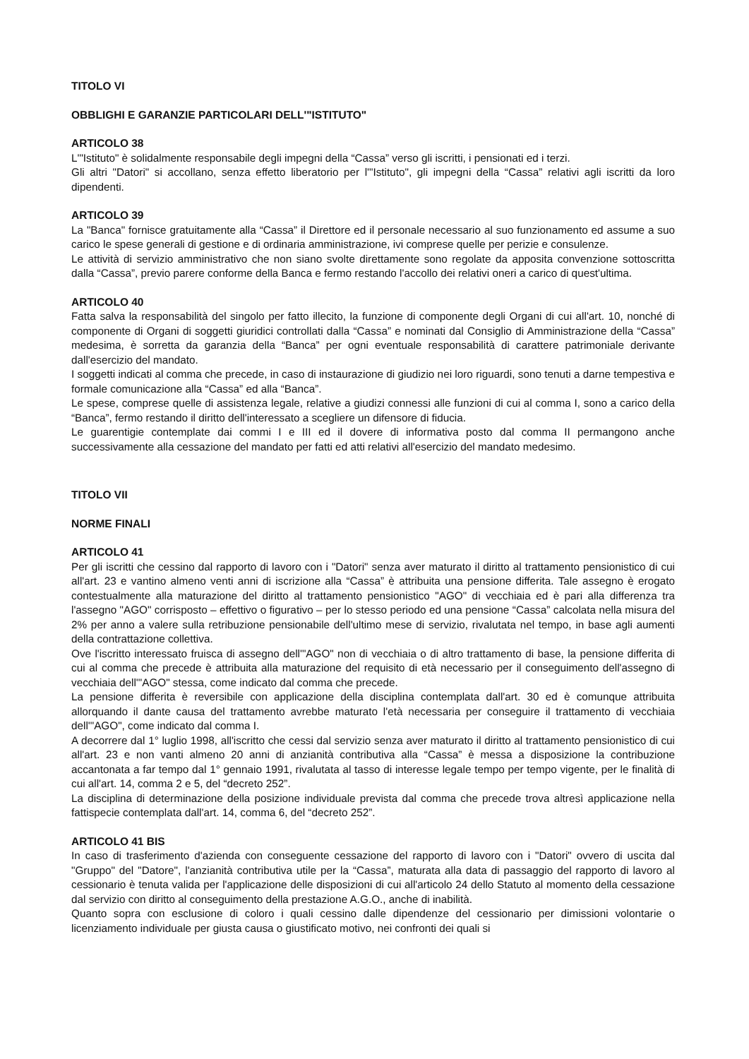TITOLO VI
OBBLIGHI E GARANZIE PARTICOLARI DELL'"ISTITUTO"
ARTICOLO 38
L'"Istituto" è solidalmente responsabile degli impegni della “Cassa” verso gli iscritti, i pensionati ed i terzi.
Gli altri "Datori" si accollano, senza effetto liberatorio per l'"Istituto", gli impegni della “Cassa” relativi agli iscritti da loro dipendenti.
ARTICOLO 39
La "Banca" fornisce gratuitamente alla “Cassa” il Direttore ed il personale necessario al suo funzionamento ed assume a suo carico le spese generali di gestione e di ordinaria amministrazione, ivi comprese quelle per perizie e consulenze.
Le attività di servizio amministrativo che non siano svolte direttamente sono regolate da apposita convenzione sottoscritta dalla “Cassa”, previo parere conforme della Banca e fermo restando l'accollo dei relativi oneri a carico di quest'ultima.
ARTICOLO 40
Fatta salva la responsabilità del singolo per fatto illecito, la funzione di componente degli Organi di cui all'art. 10, nonché di componente di Organi di soggetti giuridici controllati dalla “Cassa” e nominati dal Consiglio di Amministrazione della “Cassa” medesima, è sorretta da garanzia della “Banca” per ogni eventuale responsabilità di carattere patrimoniale derivante dall'esercizio del mandato.
I soggetti indicati al comma che precede, in caso di instaurazione di giudizio nei loro riguardi, sono tenuti a darne tempestiva e formale comunicazione alla “Cassa” ed alla “Banca”.
Le spese, comprese quelle di assistenza legale, relative a giudizi connessi alle funzioni di cui al comma I, sono a carico della “Banca”, fermo restando il diritto dell'interessato a scegliere un difensore di fiducia.
Le guarentigie contemplate dai commi I e III ed il dovere di informativa posto dal comma II permangono anche successivamente alla cessazione del mandato per fatti ed atti relativi all'esercizio del mandato medesimo.
TITOLO VII
NORME FINALI
ARTICOLO 41
Per gli iscritti che cessino dal rapporto di lavoro con i "Datori" senza aver maturato il diritto al trattamento pensionistico di cui all'art. 23 e vantino almeno venti anni di iscrizione alla “Cassa” è attribuita una pensione differita. Tale assegno è erogato contestualmente alla maturazione del diritto al trattamento pensionistico "AGO" di vecchiaia ed è pari alla differenza tra l'assegno "AGO" corrisposto – effettivo o figurativo – per lo stesso periodo ed una pensione “Cassa” calcolata nella misura del 2% per anno a valere sulla retribuzione pensionabile dell'ultimo mese di servizio, rivalutata nel tempo, in base agli aumenti della contrattazione collettiva.
Ove l'iscritto interessato fruisca di assegno dell'"AGO" non di vecchiaia o di altro trattamento di base, la pensione differita di cui al comma che precede è attribuita alla maturazione del requisito di età necessario per il conseguimento dell'assegno di vecchiaia dell'"AGO" stessa, come indicato dal comma che precede.
La pensione differita è reversibile con applicazione della disciplina contemplata dall'art. 30 ed è comunque attribuita allorquando il dante causa del trattamento avrebbe maturato l'età necessaria per conseguire il trattamento di vecchiaia dell'"AGO", come indicato dal comma I.
A decorrere dal 1° luglio 1998, all'iscritto che cessi dal servizio senza aver maturato il diritto al trattamento pensionistico di cui all'art. 23 e non vanti almeno 20 anni di anzianità contributiva alla “Cassa” è messa a disposizione la contribuzione accantonata a far tempo dal 1° gennaio 1991, rivalutata al tasso di interesse legale tempo per tempo vigente, per le finalità di cui all'art. 14, comma 2 e 5, del “decreto 252”.
La disciplina di determinazione della posizione individuale prevista dal comma che precede trova altresì applicazione nella fattispecie contemplata dall'art. 14, comma 6, del “decreto 252”.
ARTICOLO 41 BIS
In caso di trasferimento d'azienda con conseguente cessazione del rapporto di lavoro con i "Datori" ovvero di uscita dal "Gruppo" del "Datore", l'anzianità contributiva utile per la “Cassa”, maturata alla data di passaggio del rapporto di lavoro al cessionario è tenuta valida per l'applicazione delle disposizioni di cui all'articolo 24 dello Statuto al momento della cessazione dal servizio con diritto al conseguimento della prestazione A.G.O., anche di inabilità.
Quanto sopra con esclusione di coloro i quali cessino dalle dipendenze del cessionario per dimissioni volontarie o licenziamento individuale per giusta causa o giustificato motivo, nei confronti dei quali si